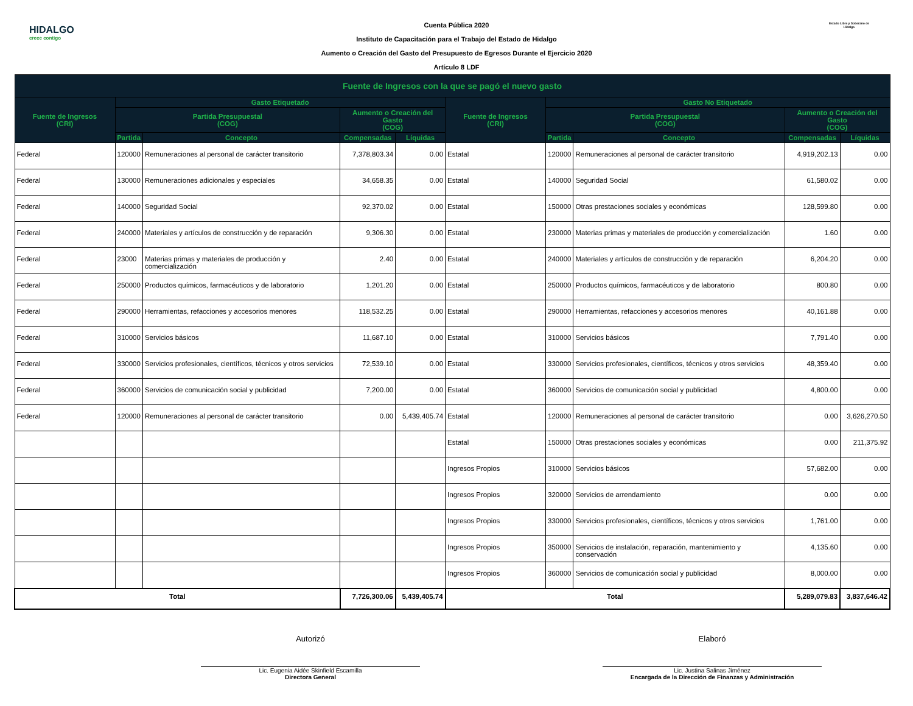HIDALGO
crece contigo
Cuenta Pública 2020
Instituto de Capacitación para el Trabajo del Estado de Hidalgo
Aumento o Creación del Gasto del Presupuesto de Egresos Durante el Ejercicio 2020
Artículo 8 LDF
Estado Libre y Soberano de Hidalgo
| Fuente de Ingresos con la que se pagó el nuevo gasto | | | | | | | | | |
| --- | --- | --- | --- | --- | --- | --- | --- | --- | --- |
| Fuente de Ingresos (CRI) | Gasto Etiquetado | | | | Fuente de Ingresos (CRI) | Gasto No Etiquetado | | | |
| | Partida Presupuestal (COG) | | Aumento o Creación del Gasto (COG) | | | Partida Presupuestal (COG) | | Aumento o Creación del Gasto (COG) | |
| | Partida | Concepto | Compensadas | Líquidas | | Partida | Concepto | Compensadas | Líquidas |
| Federal | 120000 | Remuneraciones al personal de carácter transitorio | 7,378,803.34 | 0.00 | Estatal | 120000 | Remuneraciones al personal de carácter transitorio | 4,919,202.13 | 0.00 |
| Federal | 130000 | Remuneraciones adicionales y especiales | 34,658.35 | 0.00 | Estatal | 140000 | Seguridad Social | 61,580.02 | 0.00 |
| Federal | 140000 | Seguridad Social | 92,370.02 | 0.00 | Estatal | 150000 | Otras prestaciones sociales y económicas | 128,599.80 | 0.00 |
| Federal | 240000 | Materiales y artículos de construcción y de reparación | 9,306.30 | 0.00 | Estatal | 230000 | Materias primas y materiales de producción y comercialización | 1.60 | 0.00 |
| Federal | 23000 | Materias primas y materiales de producción y comercialización | 2.40 | 0.00 | Estatal | 240000 | Materiales y artículos de construcción y de reparación | 6,204.20 | 0.00 |
| Federal | 250000 | Productos químicos, farmacéuticos y de laboratorio | 1,201.20 | 0.00 | Estatal | 250000 | Productos químicos, farmacéuticos y de laboratorio | 800.80 | 0.00 |
| Federal | 290000 | Herramientas, refacciones y accesorios menores | 118,532.25 | 0.00 | Estatal | 290000 | Herramientas, refacciones y accesorios menores | 40,161.88 | 0.00 |
| Federal | 310000 | Servicios básicos | 11,687.10 | 0.00 | Estatal | 310000 | Servicios básicos | 7,791.40 | 0.00 |
| Federal | 330000 | Servicios profesionales, científicos, técnicos y otros servicios | 72,539.10 | 0.00 | Estatal | 330000 | Servicios profesionales, científicos, técnicos y otros servicios | 48,359.40 | 0.00 |
| Federal | 360000 | Servicios de comunicación social y publicidad | 7,200.00 | 0.00 | Estatal | 360000 | Servicios de comunicación social y publicidad | 4,800.00 | 0.00 |
| Federal | 120000 | Remuneraciones al personal de carácter transitorio | 0.00 | 5,439,405.74 | Estatal | 120000 | Remuneraciones al personal de carácter transitorio | 0.00 | 3,626,270.50 |
| | | | | | Estatal | 150000 | Otras prestaciones sociales y económicas | 0.00 | 211,375.92 |
| | | | | | Ingresos Propios | 310000 | Servicios básicos | 57,682.00 | 0.00 |
| | | | | | Ingresos Propios | 320000 | Servicios de arrendamiento | 0.00 | 0.00 |
| | | | | | Ingresos Propios | 330000 | Servicios profesionales, científicos, técnicos y otros servicios | 1,761.00 | 0.00 |
| | | | | | Ingresos Propios | 350000 | Servicios de instalación, reparación, mantenimiento y conservación | 4,135.60 | 0.00 |
| | | | | | Ingresos Propios | 360000 | Servicios de comunicación social y publicidad | 8,000.00 | 0.00 |
| Total | | | 7,726,300.06 | 5,439,405.74 | Total | | | 5,289,079.83 | 3,837,646.42 |
Autorizó
Lic. Eugenia Aidée Skinfield Escamilla
Directora General
Elaboró
Lic. Justina Salinas Jiménez
Encargada de la Dirección de Finanzas y Administración